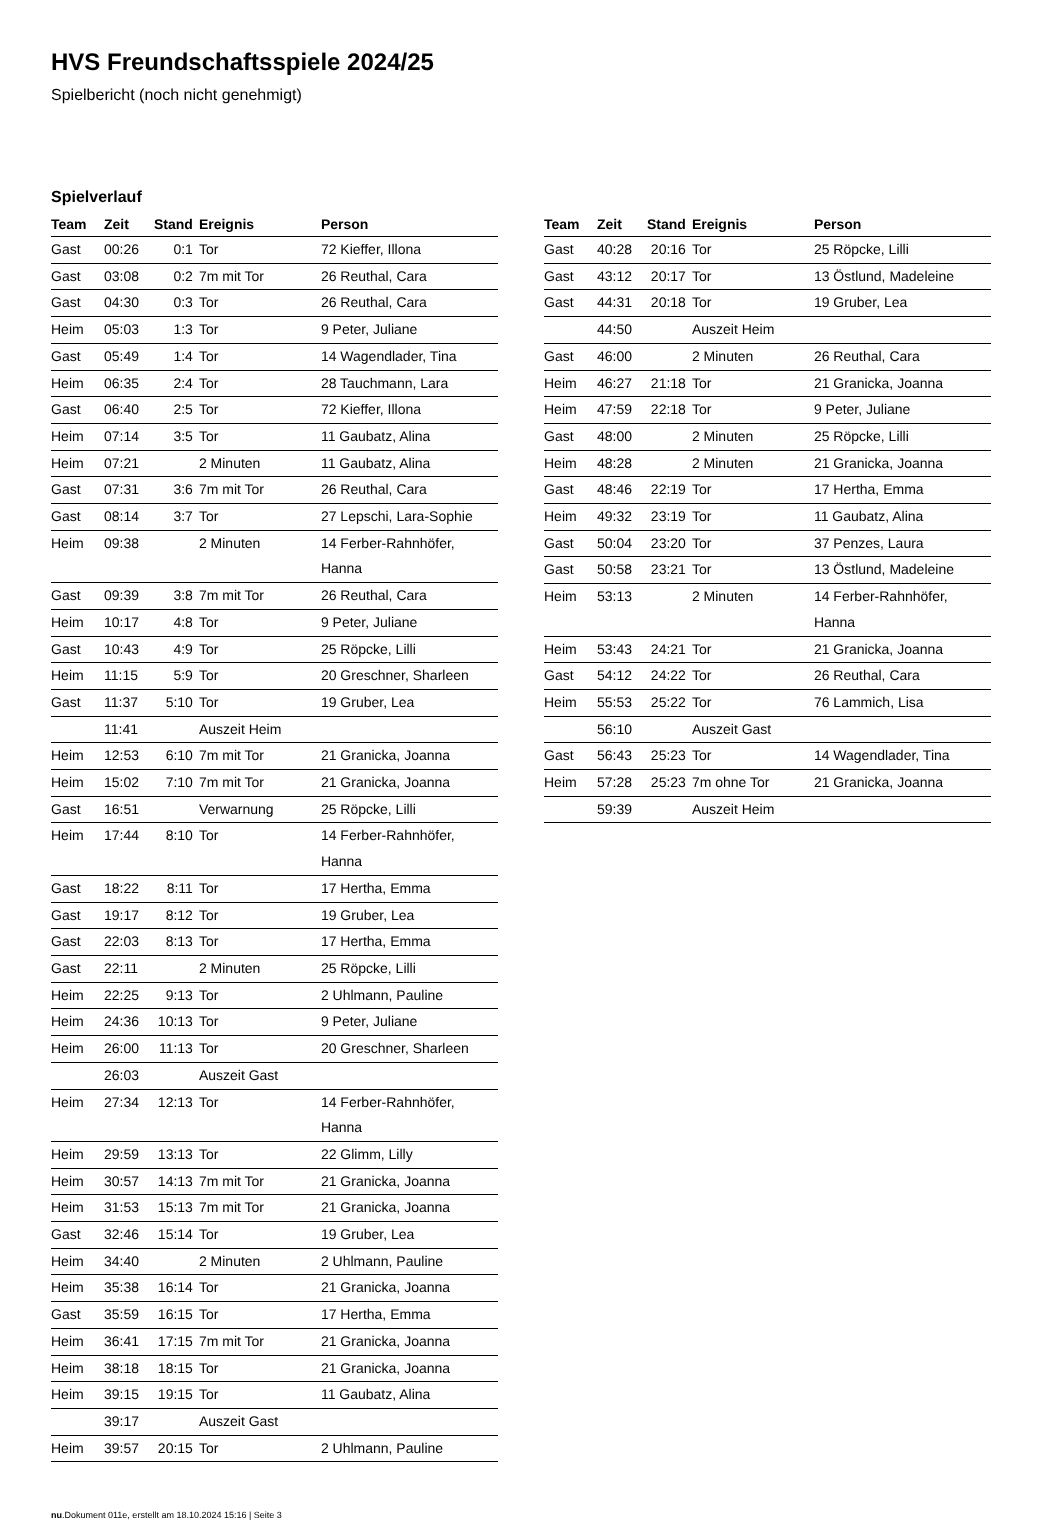HVS Freundschaftsspiele 2024/25
Spielbericht (noch nicht genehmigt)
Spielverlauf
| Team | Zeit | Stand | Ereignis | Person |
| --- | --- | --- | --- | --- |
| Gast | 00:26 | 0:1 | Tor | 72 Kieffer, Illona |
| Gast | 03:08 | 0:2 | 7m mit Tor | 26 Reuthal, Cara |
| Gast | 04:30 | 0:3 | Tor | 26 Reuthal, Cara |
| Heim | 05:03 | 1:3 | Tor | 9 Peter, Juliane |
| Gast | 05:49 | 1:4 | Tor | 14 Wagendlader, Tina |
| Heim | 06:35 | 2:4 | Tor | 28 Tauchmann, Lara |
| Gast | 06:40 | 2:5 | Tor | 72 Kieffer, Illona |
| Heim | 07:14 | 3:5 | Tor | 11 Gaubatz, Alina |
| Heim | 07:21 | | 2 Minuten | 11 Gaubatz, Alina |
| Gast | 07:31 | 3:6 | 7m mit Tor | 26 Reuthal, Cara |
| Gast | 08:14 | 3:7 | Tor | 27 Lepschi, Lara-Sophie |
| Heim | 09:38 | | 2 Minuten | 14 Ferber-Rahnhöfer, Hanna |
| Gast | 09:39 | 3:8 | 7m mit Tor | 26 Reuthal, Cara |
| Heim | 10:17 | 4:8 | Tor | 9 Peter, Juliane |
| Gast | 10:43 | 4:9 | Tor | 25 Röpcke, Lilli |
| Heim | 11:15 | 5:9 | Tor | 20 Greschner, Sharleen |
| Gast | 11:37 | 5:10 | Tor | 19 Gruber, Lea |
| | 11:41 | | Auszeit Heim | |
| Heim | 12:53 | 6:10 | 7m mit Tor | 21 Granicka, Joanna |
| Heim | 15:02 | 7:10 | 7m mit Tor | 21 Granicka, Joanna |
| Gast | 16:51 | | Verwarnung | 25 Röpcke, Lilli |
| Heim | 17:44 | 8:10 | Tor | 14 Ferber-Rahnhöfer, Hanna |
| Gast | 18:22 | 8:11 | Tor | 17 Hertha, Emma |
| Gast | 19:17 | 8:12 | Tor | 19 Gruber, Lea |
| Gast | 22:03 | 8:13 | Tor | 17 Hertha, Emma |
| Gast | 22:11 | | 2 Minuten | 25 Röpcke, Lilli |
| Heim | 22:25 | 9:13 | Tor | 2 Uhlmann, Pauline |
| Heim | 24:36 | 10:13 | Tor | 9 Peter, Juliane |
| Heim | 26:00 | 11:13 | Tor | 20 Greschner, Sharleen |
| | 26:03 | | Auszeit Gast | |
| Heim | 27:34 | 12:13 | Tor | 14 Ferber-Rahnhöfer, Hanna |
| Heim | 29:59 | 13:13 | Tor | 22 Glimm, Lilly |
| Heim | 30:57 | 14:13 | 7m mit Tor | 21 Granicka, Joanna |
| Heim | 31:53 | 15:13 | 7m mit Tor | 21 Granicka, Joanna |
| Gast | 32:46 | 15:14 | Tor | 19 Gruber, Lea |
| Heim | 34:40 | | 2 Minuten | 2 Uhlmann, Pauline |
| Heim | 35:38 | 16:14 | Tor | 21 Granicka, Joanna |
| Gast | 35:59 | 16:15 | Tor | 17 Hertha, Emma |
| Heim | 36:41 | 17:15 | 7m mit Tor | 21 Granicka, Joanna |
| Heim | 38:18 | 18:15 | Tor | 21 Granicka, Joanna |
| Heim | 39:15 | 19:15 | Tor | 11 Gaubatz, Alina |
| | 39:17 | | Auszeit Gast | |
| Heim | 39:57 | 20:15 | Tor | 2 Uhlmann, Pauline |
| Team | Zeit | Stand | Ereignis | Person |
| --- | --- | --- | --- | --- |
| Gast | 40:28 | 20:16 | Tor | 25 Röpcke, Lilli |
| Gast | 43:12 | 20:17 | Tor | 13 Östlund, Madeleine |
| Gast | 44:31 | 20:18 | Tor | 19 Gruber, Lea |
| | 44:50 | | Auszeit Heim | |
| Gast | 46:00 | | 2 Minuten | 26 Reuthal, Cara |
| Heim | 46:27 | 21:18 | Tor | 21 Granicka, Joanna |
| Heim | 47:59 | 22:18 | Tor | 9 Peter, Juliane |
| Gast | 48:00 | | 2 Minuten | 25 Röpcke, Lilli |
| Heim | 48:28 | | 2 Minuten | 21 Granicka, Joanna |
| Gast | 48:46 | 22:19 | Tor | 17 Hertha, Emma |
| Heim | 49:32 | 23:19 | Tor | 11 Gaubatz, Alina |
| Gast | 50:04 | 23:20 | Tor | 37 Penzes, Laura |
| Gast | 50:58 | 23:21 | Tor | 13 Östlund, Madeleine |
| Heim | 53:13 | | 2 Minuten | 14 Ferber-Rahnhöfer, Hanna |
| Heim | 53:43 | 24:21 | Tor | 21 Granicka, Joanna |
| Gast | 54:12 | 24:22 | Tor | 26 Reuthal, Cara |
| Heim | 55:53 | 25:22 | Tor | 76 Lammich, Lisa |
| | 56:10 | | Auszeit Gast | |
| Gast | 56:43 | 25:23 | Tor | 14 Wagendlader, Tina |
| Heim | 57:28 | 25:23 | 7m ohne Tor | 21 Granicka, Joanna |
| | 59:39 | | Auszeit Heim | |
nu.Dokument 011e, erstellt am 18.10.2024 15:16 | Seite 3